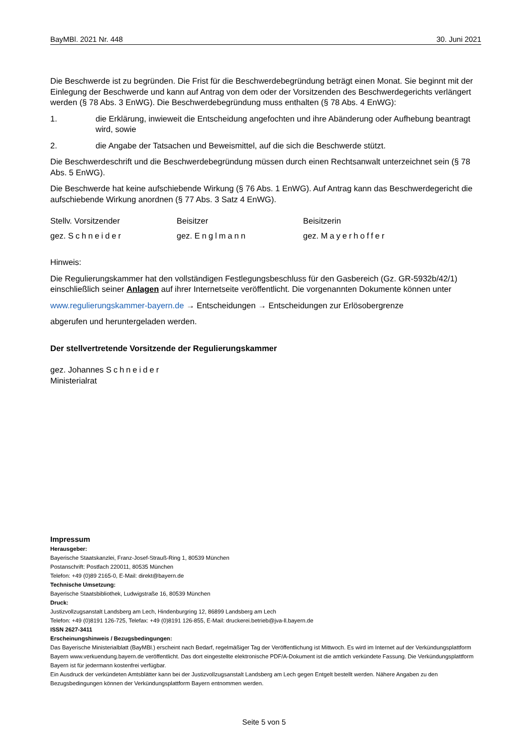BayMBl. 2021 Nr. 448 30. Juni 2021
Die Beschwerde ist zu begründen. Die Frist für die Beschwerdebegründung beträgt einen Monat. Sie beginnt mit der Einlegung der Beschwerde und kann auf Antrag von dem oder der Vorsitzenden des Beschwerdegerichts verlängert werden (§ 78 Abs. 3 EnWG). Die Beschwerdebegründung muss enthalten (§ 78 Abs. 4 EnWG):
1. die Erklärung, inwieweit die Entscheidung angefochten und ihre Abänderung oder Aufhebung beantragt wird, sowie
2. die Angabe der Tatsachen und Beweismittel, auf die sich die Beschwerde stützt.
Die Beschwerdeschrift und die Beschwerdebegründung müssen durch einen Rechtsanwalt unterzeichnet sein (§ 78 Abs. 5 EnWG).
Die Beschwerde hat keine aufschiebende Wirkung (§ 76 Abs. 1 EnWG). Auf Antrag kann das Beschwerdegericht die aufschiebende Wirkung anordnen (§ 77 Abs. 3 Satz 4 EnWG).
Stellv. Vorsitzender Beisitzer Beisitzerin
gez. Schneider gez. Englmann gez. Mayerhoffer
Hinweis:
Die Regulierungskammer hat den vollständigen Festlegungsbeschluss für den Gasbereich (Gz. GR-5932b/42/1) einschließlich seiner Anlagen auf ihrer Internetseite veröffentlicht. Die vorgenannten Dokumente können unter
www.regulierungskammer-bayern.de → Entscheidungen → Entscheidungen zur Erlösobergrenze
abgerufen und heruntergeladen werden.
Der stellvertretende Vorsitzende der Regulierungskammer
gez. Johannes Schneider
Ministerialrat
Impressum
Herausgeber:
Bayerische Staatskanzlei, Franz-Josef-Strauß-Ring 1, 80539 München
Postanschrift: Postfach 220011, 80535 München
Telefon: +49 (0)89 2165-0, E-Mail: direkt@bayern.de
Technische Umsetzung:
Bayerische Staatsbibliothek, Ludwigstraße 16, 80539 München
Druck:
Justizvollzugsanstalt Landsberg am Lech, Hindenburgring 12, 86899 Landsberg am Lech
Telefon: +49 (0)8191 126-725, Telefax: +49 (0)8191 126-855, E-Mail: druckerei.betrieb@jva-ll.bayern.de
ISSN 2627-3411
Erscheinungshinweis / Bezugsbedingungen:
Das Bayerische Ministerialblatt (BayMBl.) erscheint nach Bedarf, regelmäßiger Tag der Veröffentlichung ist Mittwoch. Es wird im Internet auf der Verkündungsplattform Bayern www.verkuendung.bayern.de veröffentlicht. Das dort eingestellte elektronische PDF/A-Dokument ist die amtlich verkündete Fassung. Die Verkündungsplattform Bayern ist für jedermann kostenfrei verfügbar.
Ein Ausdruck der verkündeten Amtsblätter kann bei der Justizvollzugsanstalt Landsberg am Lech gegen Entgelt bestellt werden. Nähere Angaben zu den Bezugsbedingungen können der Verkündungsplattform Bayern entnommen werden.
Seite 5 von 5